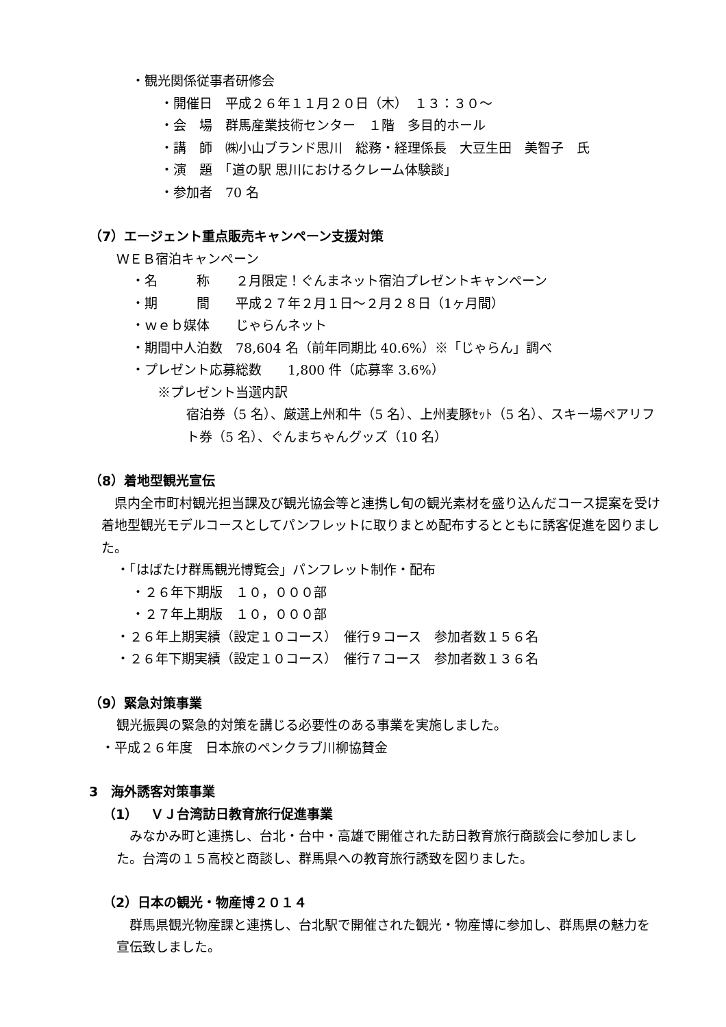・観光関係従事者研修会
・開催日　平成２６年１１月２０日（木）　１３：３０～
・会　場　群馬産業技術センター　１階　多目的ホール
・講　師　㈱小山ブランド思川　総務・経理係長　大豆生田　美智子　氏
・演　題　「道の駅 思川におけるクレーム体験談」
・参加者　70 名
（7）エージェント重点販売キャンペーン支援対策
ＷＥＢ宿泊キャンペーン
・名　　　称　　２月限定！ぐんまネット宿泊プレゼントキャンペーン
・期　　　間　　平成２７年２月１日～２月２８日（1ヶ月間）
・ｗｅｂ媒体　　じゃらんネット
・期間中人泊数　78,604 名（前年同期比 40.6%）※「じゃらん」調べ
・プレゼント応募総数　　1,800 件（応募率 3.6%）
※プレゼント当選内訳
宿泊券（5 名）、厳選上州和牛（5 名）、上州麦豚ｾｯﾄ（5 名）、スキー場ペアリフト券（5 名）、ぐんまちゃんグッズ（10 名）
（8）着地型観光宣伝
県内全市町村観光担当課及び観光協会等と連携し旬の観光素材を盛り込んだコース提案を受け着地型観光モデルコースとしてパンフレットに取りまとめ配布するとともに誘客促進を図りました。
・「はばたけ群馬観光博覧会」パンフレット制作・配布
・２６年下期版　１０，０００部
・２７年上期版　１０，０００部
・２６年上期実績（設定１０コース）　催行９コース　参加者数１５６名
・２６年下期実績（設定１０コース）　催行７コース　参加者数１３６名
（9）緊急対策事業
観光振興の緊急的対策を講じる必要性のある事業を実施しました。
・平成２６年度　日本旅のペンクラブ川柳協賛金
3　海外誘客対策事業
（1）　ＶＪ台湾訪日教育旅行促進事業
みなかみ町と連携し、台北・台中・高雄で開催された訪日教育旅行商談会に参加しました。台湾の１５高校と商談し、群馬県への教育旅行誘致を図りました。
（2）日本の観光・物産博２０１４
群馬県観光物産課と連携し、台北駅で開催された観光・物産博に参加し、群馬県の魅力を宣伝致しました。